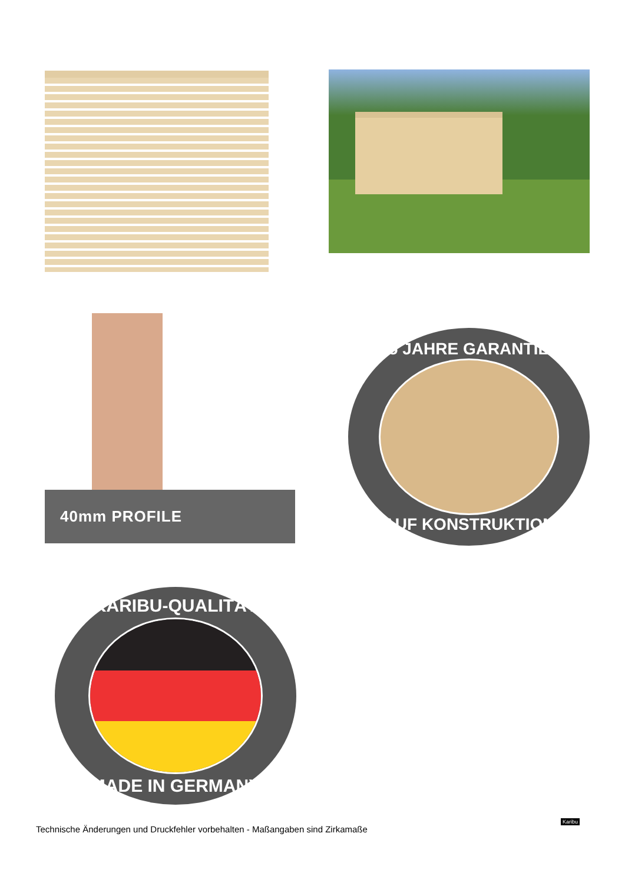40mm PROFILE
5 JAHRE GARANTIE
AUF KONSTRUKTION
KARIBU-QUALITÄT
MADE IN GERMANY
Technische Änderungen und Druckfehler vorbehalten - Maßangaben sind Zirkamaße
Karibu